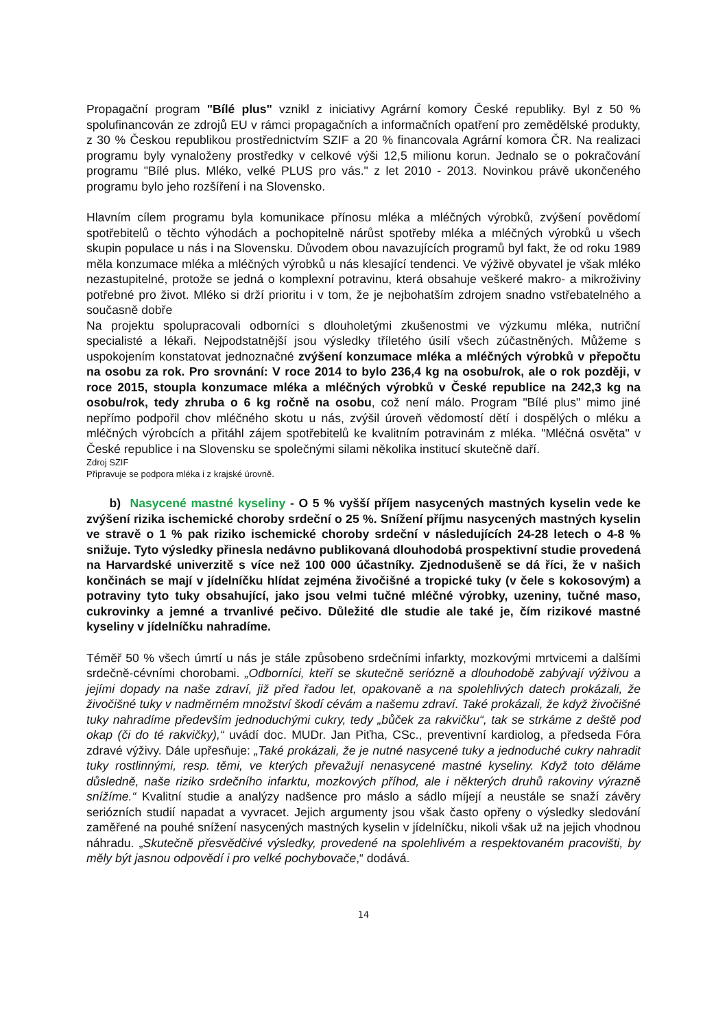Propagační program "Bílé plus" vznikl z iniciativy Agrární komory České republiky. Byl z 50 % spolufinancován ze zdrojů EU v rámci propagačních a informačních opatření pro zemědělské produkty, z 30 % Českou republikou prostřednictvím SZIF a 20 % financovala Agrární komora ČR. Na realizaci programu byly vynaloženy prostředky v celkové výši 12,5 milionu korun. Jednalo se o pokračování programu "Bílé plus. Mléko, velké PLUS pro vás." z let 2010 - 2013. Novinkou právě ukončeného programu bylo jeho rozšíření i na Slovensko.
Hlavním cílem programu byla komunikace přínosu mléka a mléčných výrobků, zvýšení povědomí spotřebitelů o těchto výhodách a pochopitelně nárůst spotřeby mléka a mléčných výrobků u všech skupin populace u nás i na Slovensku. Důvodem obou navazujících programů byl fakt, že od roku 1989 měla konzumace mléka a mléčných výrobků u nás klesající tendenci. Ve výživě obyvatel je však mléko nezastupitelné, protože se jedná o komplexní potravinu, která obsahuje veškeré makro- a mikroživiny potřebné pro život. Mléko si drží prioritu i v tom, že je nejbohatším zdrojem snadno vstřebatelného a současně dobře
Na projektu spolupracovali odborníci s dlouholetými zkušenostmi ve výzkumu mléka, nutriční specialisté a lékaři. Nejpodstatnější jsou výsledky tříletého úsilí všech zúčastněných. Můžeme s uspokojením konstatovat jednoznačné zvýšení konzumace mléka a mléčných výrobků v přepočtu na osobu za rok. Pro srovnání: V roce 2014 to bylo 236,4 kg na osobu/rok, ale o rok později, v roce 2015, stoupla konzumace mléka a mléčných výrobků v České republice na 242,3 kg na osobu/rok, tedy zhruba o 6 kg ročně na osobu, což není málo. Program "Bílé plus" mimo jiné nepřímo podpořil chov mléčného skotu u nás, zvýšil úroveň vědomostí dětí i dospělých o mléku a mléčných výrobcích a přitáhl zájem spotřebitelů ke kvalitním potravinám z mléka. "Mléčná osvěta" v České republice i na Slovensku se společnými silami několika institucí skutečně daří.
Zdroj SZIF
Připravuje se podpora mléka i z krajské úrovně.
b) Nasycené mastné kyseliny - O 5 % vyšší příjem nasycených mastných kyselin vede ke zvýšení rizika ischemické choroby srdeční o 25 %. Snížení příjmu nasycených mastných kyselin ve stravě o 1 % pak riziko ischemické choroby srdeční v následujících 24-28 letech o 4-8 % snižuje. Tyto výsledky přinesla nedávno publikovaná dlouhodobá prospektivní studie provedená na Harvardské univerzitě s více než 100 000 účastníky. Zjednodušeně se dá říci, že v našich končinách se mají v jídelníčku hlídat zejména živočišné a tropické tuky (v čele s kokosovým) a potraviny tyto tuky obsahující, jako jsou velmi tučné mléčné výrobky, uzeniny, tučné maso, cukrovinky a jemné a trvanlivé pečivo. Důležité dle studie ale také je, čím rizikové mastné kyseliny v jídelníčku nahradíme.
Téměř 50 % všech úmrtí u nás je stále způsobeno srdečními infarkty, mozkovými mrtvicemi a dalšími srdečně-cévními chorobami. „Odborníci, kteří se skutečně seriózně a dlouhodobě zabývají výživou a jejími dopady na naše zdraví, již před řadou let, opakovaně a na spolehlivých datech prokázali, že živočišné tuky v nadměrném množství škodí cévám a našemu zdraví. Také prokázali, že když živočišné tuky nahradíme především jednoduchými cukry, tedy „bůček za rakvičku“, tak se strkáme z deště pod okap (či do té rakvičky),“ uvádí doc. MUDr. Jan Piťha, CSc., preventivní kardiolog, a předseda Fóra zdravé výživy. Dále upřesňuje: „Také prokázali, že je nutné nasycené tuky a jednoduché cukry nahradit tuky rostlinnými, resp. těmi, ve kterých převažují nenasycené mastné kyseliny. Když toto děláme důsledně, naše riziko srdečního infarktu, mozkových příhod, ale i některých druhů rakoviny výrazně snížíme.“ Kvalitní studie a analýzy nadšence pro máslo a sádlo míjejí a neustále se snaží závěry seriózních studií napadat a vyvracet. Jejich argumenty jsou však často opřeny o výsledky sledování zaměřené na pouhé snížení nasycených mastných kyselin v jídelníčku, nikoli však už na jejich vhodnou náhradu. „Skutečně přesvědčivé výsledky, provedené na spolehlivém a respektovaném pracovišti, by měly být jasnou odpovědí i pro velké pochybovače,“ dodává.
14